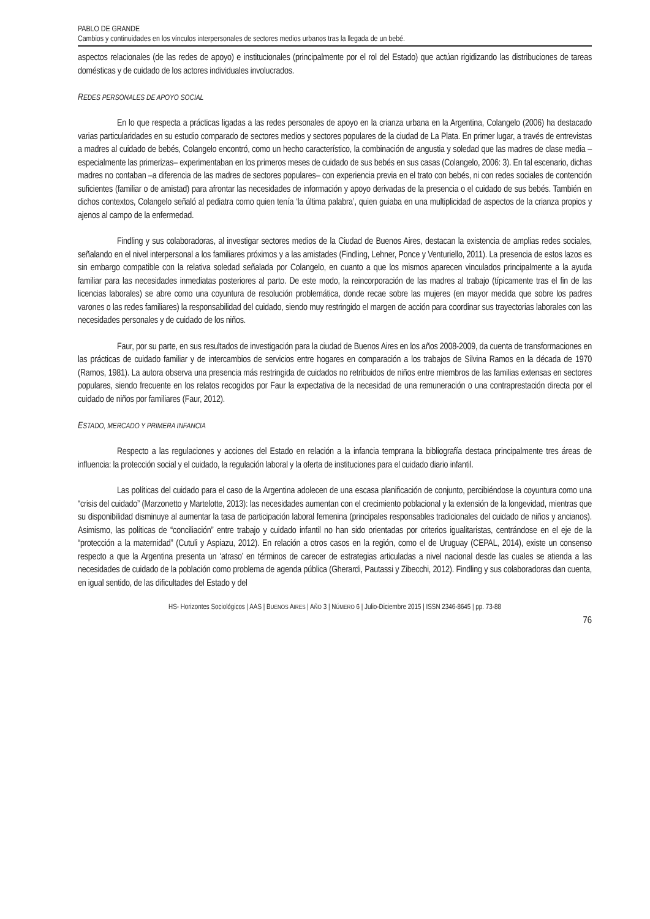PABLO DE GRANDE
Cambios y continuidades en los vínculos interpersonales de sectores medios urbanos tras la llegada de un bebé.
aspectos relacionales (de las redes de apoyo) e institucionales (principalmente por el rol del Estado) que actúan rigidizando las distribuciones de tareas domésticas y de cuidado de los actores individuales involucrados.
REDES PERSONALES DE APOYO SOCIAL
En lo que respecta a prácticas ligadas a las redes personales de apoyo en la crianza urbana en la Argentina, Colangelo (2006) ha destacado varias particularidades en su estudio comparado de sectores medios y sectores populares de la ciudad de La Plata. En primer lugar, a través de entrevistas a madres al cuidado de bebés, Colangelo encontró, como un hecho característico, la combinación de angustia y soledad que las madres de clase media –especialmente las primerizas– experimentaban en los primeros meses de cuidado de sus bebés en sus casas (Colangelo, 2006: 3). En tal escenario, dichas madres no contaban –a diferencia de las madres de sectores populares– con experiencia previa en el trato con bebés, ni con redes sociales de contención suficientes (familiar o de amistad) para afrontar las necesidades de información y apoyo derivadas de la presencia o el cuidado de sus bebés. También en dichos contextos, Colangelo señaló al pediatra como quien tenía ‘la última palabra’, quien guiaba en una multiplicidad de aspectos de la crianza propios y ajenos al campo de la enfermedad.
Findling y sus colaboradoras, al investigar sectores medios de la Ciudad de Buenos Aires, destacan la existencia de amplias redes sociales, señalando en el nivel interpersonal a los familiares próximos y a las amistades (Findling, Lehner, Ponce y Venturiello, 2011). La presencia de estos lazos es sin embargo compatible con la relativa soledad señalada por Colangelo, en cuanto a que los mismos aparecen vinculados principalmente a la ayuda familiar para las necesidades inmediatas posteriores al parto. De este modo, la reincorporación de las madres al trabajo (típicamente tras el fin de las licencias laborales) se abre como una coyuntura de resolución problemática, donde recae sobre las mujeres (en mayor medida que sobre los padres varones o las redes familiares) la responsabilidad del cuidado, siendo muy restringido el margen de acción para coordinar sus trayectorias laborales con las necesidades personales y de cuidado de los niños.
Faur, por su parte, en sus resultados de investigación para la ciudad de Buenos Aires en los años 2008-2009, da cuenta de transformaciones en las prácticas de cuidado familiar y de intercambios de servicios entre hogares en comparación a los trabajos de Silvina Ramos en la década de 1970 (Ramos, 1981). La autora observa una presencia más restringida de cuidados no retribuidos de niños entre miembros de las familias extensas en sectores populares, siendo frecuente en los relatos recogidos por Faur la expectativa de la necesidad de una remuneración o una contraprestación directa por el cuidado de niños por familiares (Faur, 2012).
ESTADO, MERCADO Y PRIMERA INFANCIA
Respecto a las regulaciones y acciones del Estado en relación a la infancia temprana la bibliografía destaca principalmente tres áreas de influencia: la protección social y el cuidado, la regulación laboral y la oferta de instituciones para el cuidado diario infantil.
Las políticas del cuidado para el caso de la Argentina adolecen de una escasa planificación de conjunto, percibiéndose la coyuntura como una “crisis del cuidado” (Marzonetto y Martelotte, 2013): las necesidades aumentan con el crecimiento poblacional y la extensión de la longevidad, mientras que su disponibilidad disminuye al aumentar la tasa de participación laboral femenina (principales responsables tradicionales del cuidado de niños y ancianos). Asimismo, las políticas de “conciliación” entre trabajo y cuidado infantil no han sido orientadas por criterios igualitaristas, centrándose en el eje de la “protección a la maternidad” (Cutuli y Aspiazu, 2012). En relación a otros casos en la región, como el de Uruguay (CEPAL, 2014), existe un consenso respecto a que la Argentina presenta un ‘atraso’ en términos de carecer de estrategias articuladas a nivel nacional desde las cuales se atienda a las necesidades de cuidado de la población como problema de agenda pública (Gherardi, Pautassi y Zibecchi, 2012). Findling y sus colaboradoras dan cuenta, en igual sentido, de las dificultades del Estado y del
HS- Horizontes Sociológicos | AAS | BUENOS AIRES | AÑO 3 | NÚMERO 6 | Julio-Diciembre 2015 | ISSN 2346-8645 | pp. 73-88
76